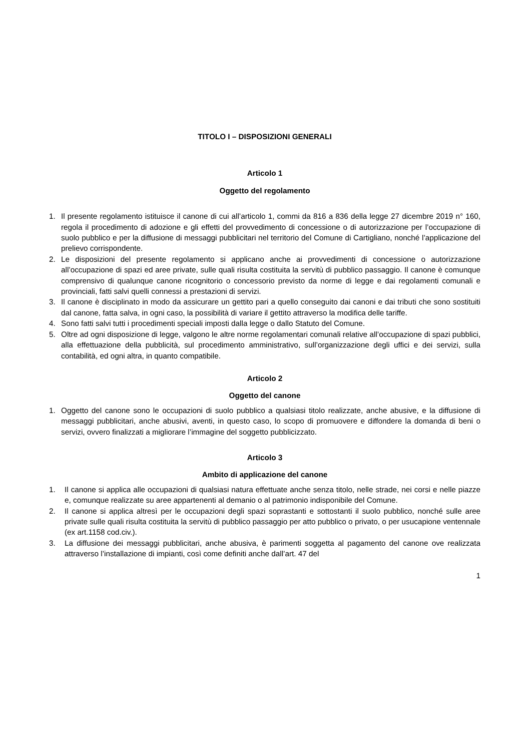TITOLO I – DISPOSIZIONI GENERALI
Articolo 1
Oggetto del regolamento
1. Il presente regolamento istituisce il canone di cui all’articolo 1, commi da 816 a 836 della legge 27 dicembre 2019 n° 160, regola il procedimento di adozione e gli effetti del provvedimento di concessione o di autorizzazione per l’occupazione di suolo pubblico e per la diffusione di messaggi pubblicitari nel territorio del Comune di Cartigliano, nonché l’applicazione del prelievo corrispondente.
2. Le disposizioni del presente regolamento si applicano anche ai provvedimenti di concessione o autorizzazione all’occupazione di spazi ed aree private, sulle quali risulta costituita la servitù di pubblico passaggio. Il canone è comunque comprensivo di qualunque canone ricognitorio o concessorio previsto da norme di legge e dai regolamenti comunali e provinciali, fatti salvi quelli connessi a prestazioni di servizi.
3. Il canone è disciplinato in modo da assicurare un gettito pari a quello conseguito dai canoni e dai tributi che sono sostituiti dal canone, fatta salva, in ogni caso, la possibilità di variare il gettito attraverso la modifica delle tariffe.
4. Sono fatti salvi tutti i procedimenti speciali imposti dalla legge o dallo Statuto del Comune.
5. Oltre ad ogni disposizione di legge, valgono le altre norme regolamentari comunali relative all’occupazione di spazi pubblici, alla effettuazione della pubblicità, sul procedimento amministrativo, sull’organizzazione degli uffici e dei servizi, sulla contabilità, ed ogni altra, in quanto compatibile.
Articolo 2
Oggetto del canone
1. Oggetto del canone sono le occupazioni di suolo pubblico a qualsiasi titolo realizzate, anche abusive, e la diffusione di messaggi pubblicitari, anche abusivi, aventi, in questo caso, lo scopo di promuovere e diffondere la domanda di beni o servizi, ovvero finalizzati a migliorare l’immagine del soggetto pubblicizzato.
Articolo 3
Ambito di applicazione del canone
1. Il canone si applica alle occupazioni di qualsiasi natura effettuate anche senza titolo, nelle strade, nei corsi e nelle piazze e, comunque realizzate su aree appartenenti al demanio o al patrimonio indisponibile del Comune.
2. Il canone si applica altresì per le occupazioni degli spazi soprastanti e sottostanti il suolo pubblico, nonché sulle aree private sulle quali risulta costituita la servitù di pubblico passaggio per atto pubblico o privato, o per usucapione ventennale (ex art.1158 cod.civ.).
3. La diffusione dei messaggi pubblicitari, anche abusiva, è parimenti soggetta al pagamento del canone ove realizzata attraverso l’installazione di impianti, così come definiti anche dall’art. 47 del
1